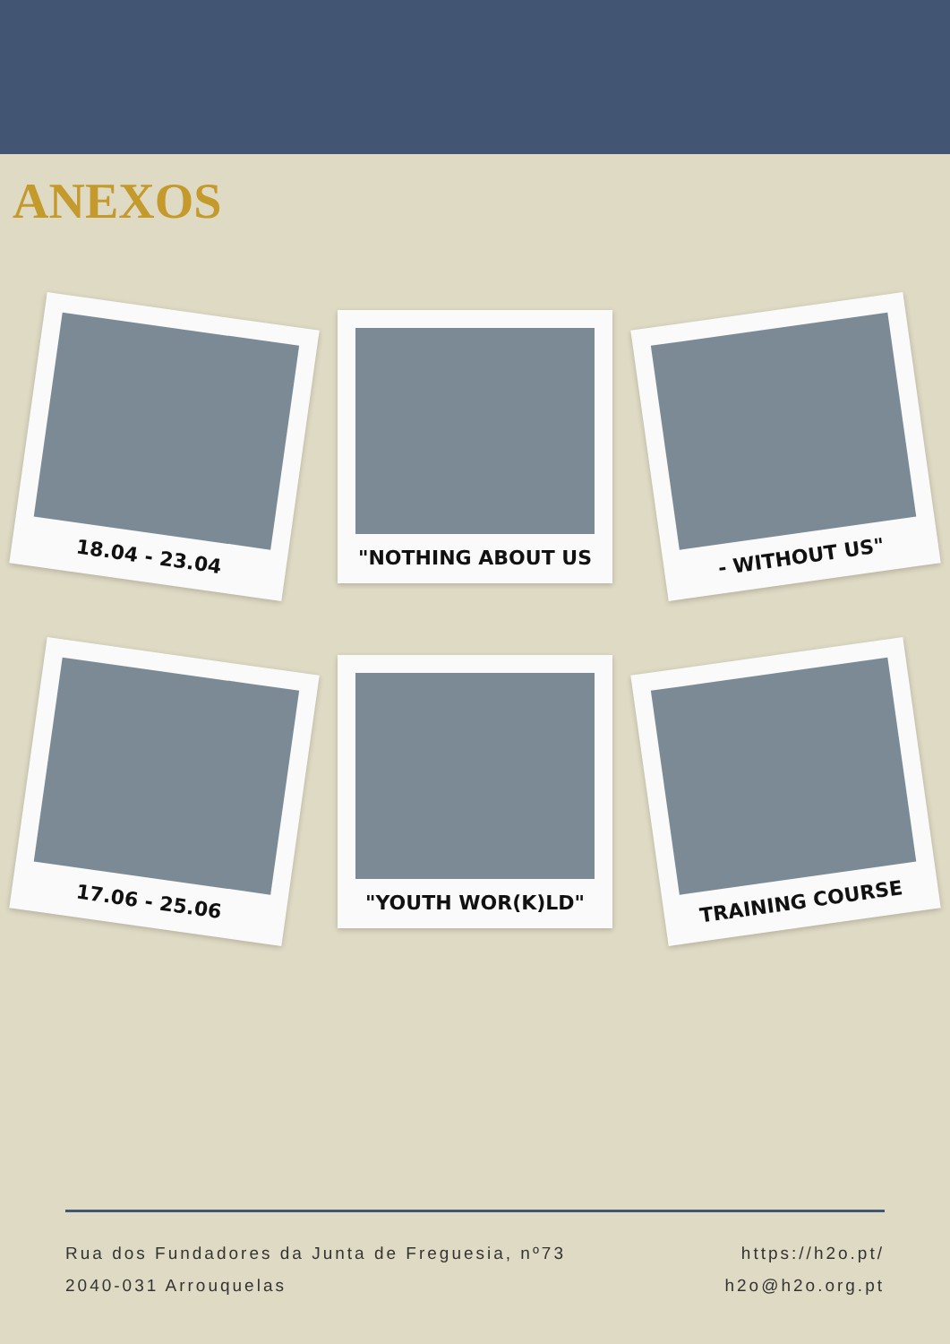ANEXOS
18.04 - 23.04
"NOTHING ABOUT US
- WITHOUT US"
17.06 - 25.06
"YOUTH WOR(K)LD"
TRAINING COURSE
Rua dos Fundadores da Junta de Freguesia, nº73
2040-031 Arrouquelas
https://h2o.pt/
h2o@h2o.org.pt